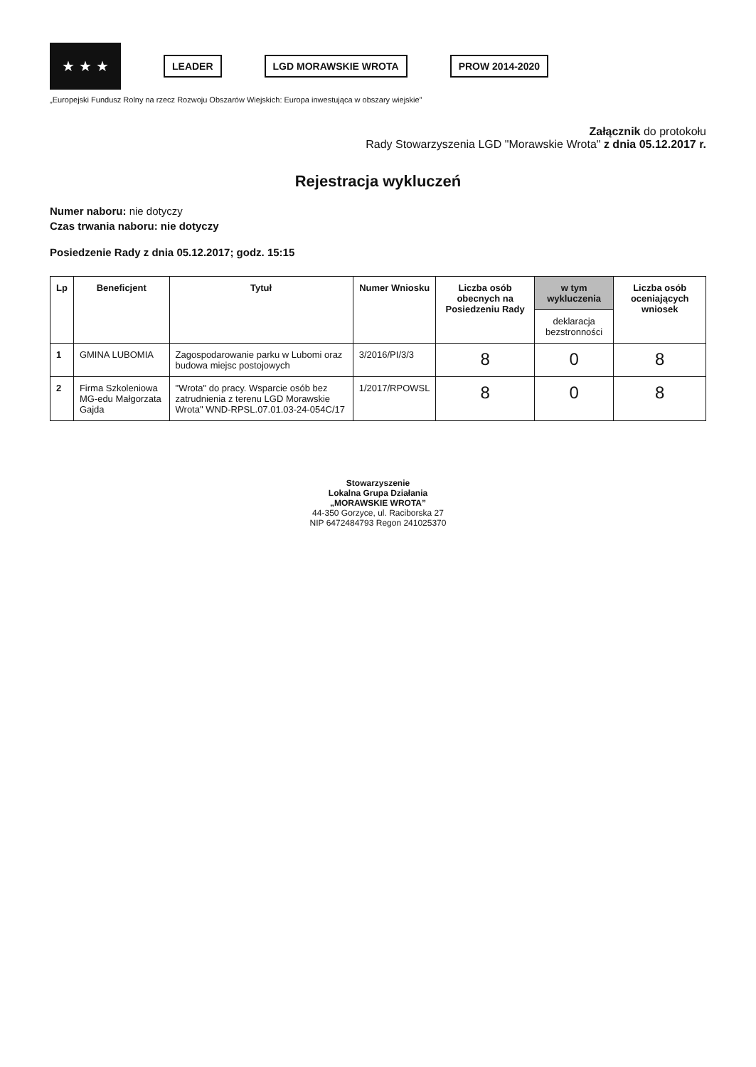★ ★ ★
LEADER LGD MORAWSKIE WROTA PROW 2014-2020
„Europejski Fundusz Rolny na rzecz Rozwoju Obszarów Wiejskich: Europa inwestująca w obszary wiejskie”
Załącznik do protokołu
Rady Stowarzyszenia LGD "Morawskie Wrota" z dnia 05.12.2017 r.
Rejestracja wykluczeń
Numer naboru: nie dotyczy
Czas trwania naboru: nie dotyczy
Posiedzenie Rady z dnia 05.12.2017; godz. 15:15
| Lp | Beneficjent | Tytuł | Numer Wniosku | Liczba osób obecnych na Posiedzeniu Rady | w tym wykluczenia | Liczba osób oceniających wniosek |
| --- | --- | --- | --- | --- | --- | --- |
| | | | | | deklaracja bezstronności | |
| 1 | GMINA LUBOMIA | Zagospodarowanie parku w Lubomi oraz budowa miejsc postojowych | 3/2016/PI/3/3 | 8 | 0 | 8 |
| 2 | Firma Szkoleniowa MG-edu Małgorzata Gajda | "Wrota" do pracy. Wsparcie osób bez zatrudnienia z terenu LGD Morawskie Wrota" WND-RPSL.07.01.03-24-054C/17 | 1/2017/RPOWSL | 8 | 0 | 8 |
Stowarzyszenie
Lokalna Grupa Działania
„MORAWSKIE WROTA”
44-350 Gorzyce, ul. Raciborska 27
NIP 6472484793 Regon 241025370